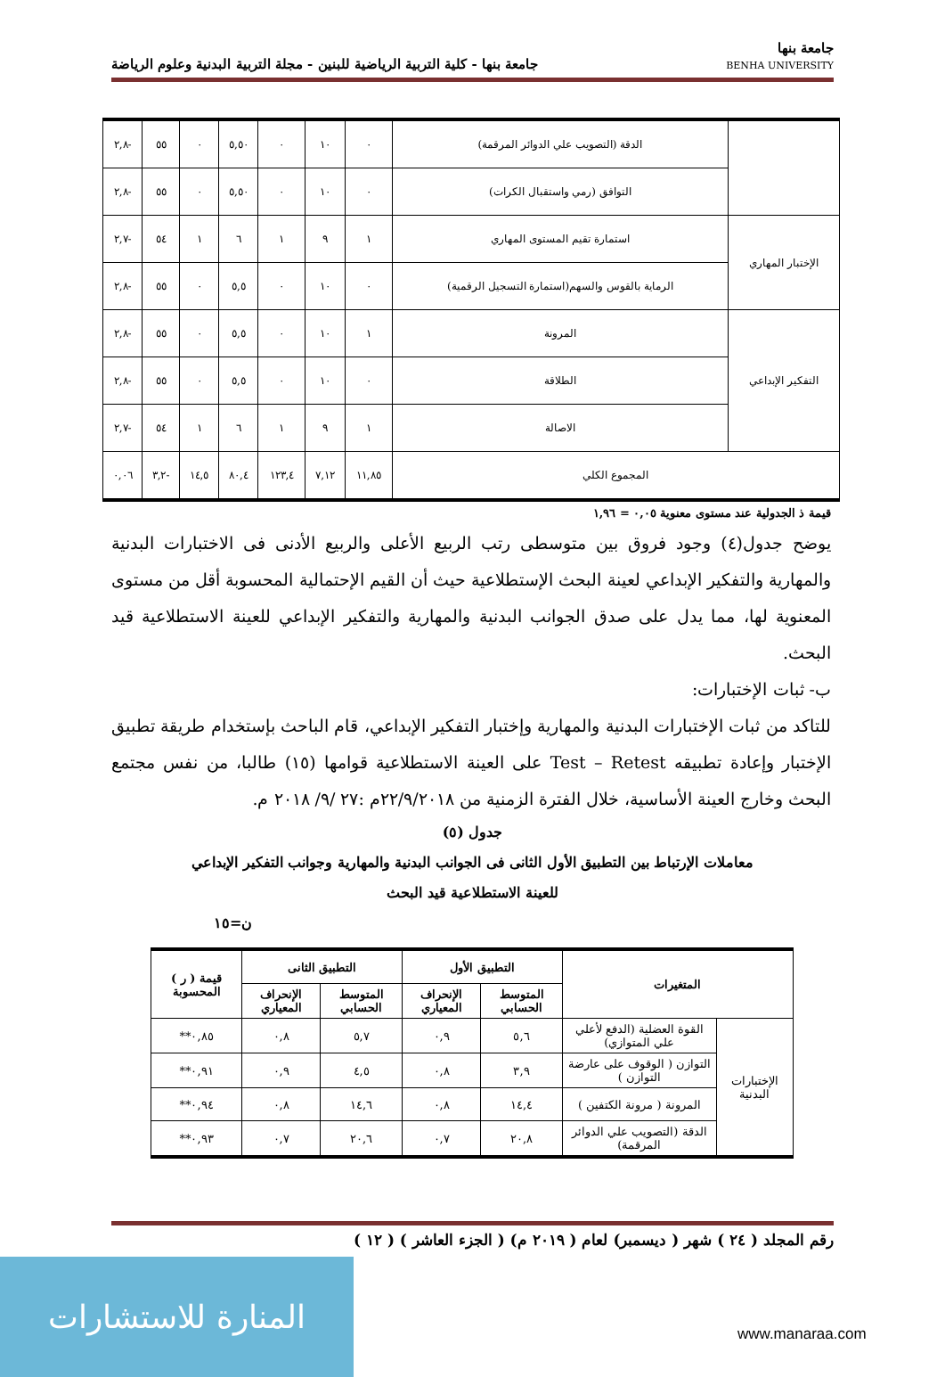جامعة بنها
BENHA UNIVERSITY
جامعة بنها - كلية التربية الرياضية للبنين - مجلة التربية البدنية وعلوم الرياضة
| | الدقة (التصويب علي الدوائر المرقمة) | ٠ | ١٠ | ٠ | ٥,٥٠ | ٠ | ٥٥ | -٢,٨ |
| | التوافق (رمي واستقبال الكرات) | ٠ | ١٠ | ٠ | ٥,٥٠ | ٠ | ٥٥ | -٢,٨ |
| الإختبار المهاري | استمارة تقيم المستوى المهاري | ١ | ٩ | ١ | ٦ | ١ | ٥٤ | -٢,٧ |
| | الرماية بالقوس والسهم(استمارة التسجيل الرقمية) | ٠ | ١٠ | ٠ | ٥,٥ | ٠ | ٥٥ | -٢,٨ |
| التفكير الإبداعي | المرونة | ١ | ١٠ | ٠ | ٥,٥ | ٠ | ٥٥ | -٢,٨ |
| | الطلاقة | ٠ | ١٠ | ٠ | ٥,٥ | ٠ | ٥٥ | -٢,٨ |
| | الاصالة | ١ | ٩ | ١ | ٦ | ١ | ٥٤ | -٢,٧ |
| المجموع الكلي | | ١١,٨٥ | ٧,١٢ | ١٢٣,٤ | ٨٠,٤ | ١٤,٥ | -٣,٢ | ٠,٠٦ |
قيمة ذ الجدولية عند مستوى معنوية ٠,٠٥ = ١,٩٦
يوضح جدول(٤) وجود فروق بين متوسطى رتب الربيع الأعلى والربيع الأدنى فى الاختبارات البدنية والمهارية والتفكير الإبداعي لعينة البحث الإستطلاعية حيث أن القيم الإحتمالية المحسوبة أقل من مستوى المعنوية لها، مما يدل على صدق الجوانب البدنية والمهارية والتفكير الإبداعي للعينة الاستطلاعية قيد البحث.
ب- ثبات الإختبارات:
للتاكد من ثبات الإختبارات البدنية والمهارية وإختبار التفكير الإبداعي، قام الباحث بإستخدام طريقة تطبيق الإختبار وإعادة تطبيقه Test – Retest على العينة الاستطلاعية قوامها (١٥) طالبا، من نفس مجتمع البحث وخارج العينة الأساسية، خلال الفترة الزمنية من ٢٢/٩/٢٠١٨م :٢٧ /٩/ ٢٠١٨ م.
جدول (٥)
معاملات الإرتباط بين التطبيق الأول الثانى فى الجوانب البدنية والمهارية وجوانب التفكير الإبداعي
للعينة الاستطلاعية قيد البحث
ن=١٥
| المتغيرات | | التطبيق الأول | | التطبيق الثانى | | قيمة ( ر ) المحسوبة |
| --- | --- | --- | --- | --- | --- | --- |
| | | المتوسط الحسابي | الإنحراف المعياري | المتوسط الحسابي | الإنحراف المعياري | |
| الإختبارات البدنية | القوة العضلية (الدفع لأعلي علي المتوازي) | ٥,٦ | ٠,٩ | ٥,٧ | ٠,٨ | ٠,٨٥** |
| | التوازن ( الوقوف على عارضة التوازن ) | ٣,٩ | ٠,٨ | ٤,٥ | ٠,٩ | ٠,٩١** |
| | المرونة ( مرونة الكتفين ) | ١٤,٤ | ٠,٨ | ١٤,٦ | ٠,٨ | ٠,٩٤** |
| | الدقة (التصويب علي الدوائر المرقمة) | ٢٠,٨ | ٠,٧ | ٢٠,٦ | ٠,٧ | ٠,٩٣** |
رقم المجلد ( ٢٤ ) شهر ( ديسمبر) لعام ( ٢٠١٩ م) ( الجزء العاشر ) ( ١٢ )
المنارة للاستشارات
www.manaraa.com